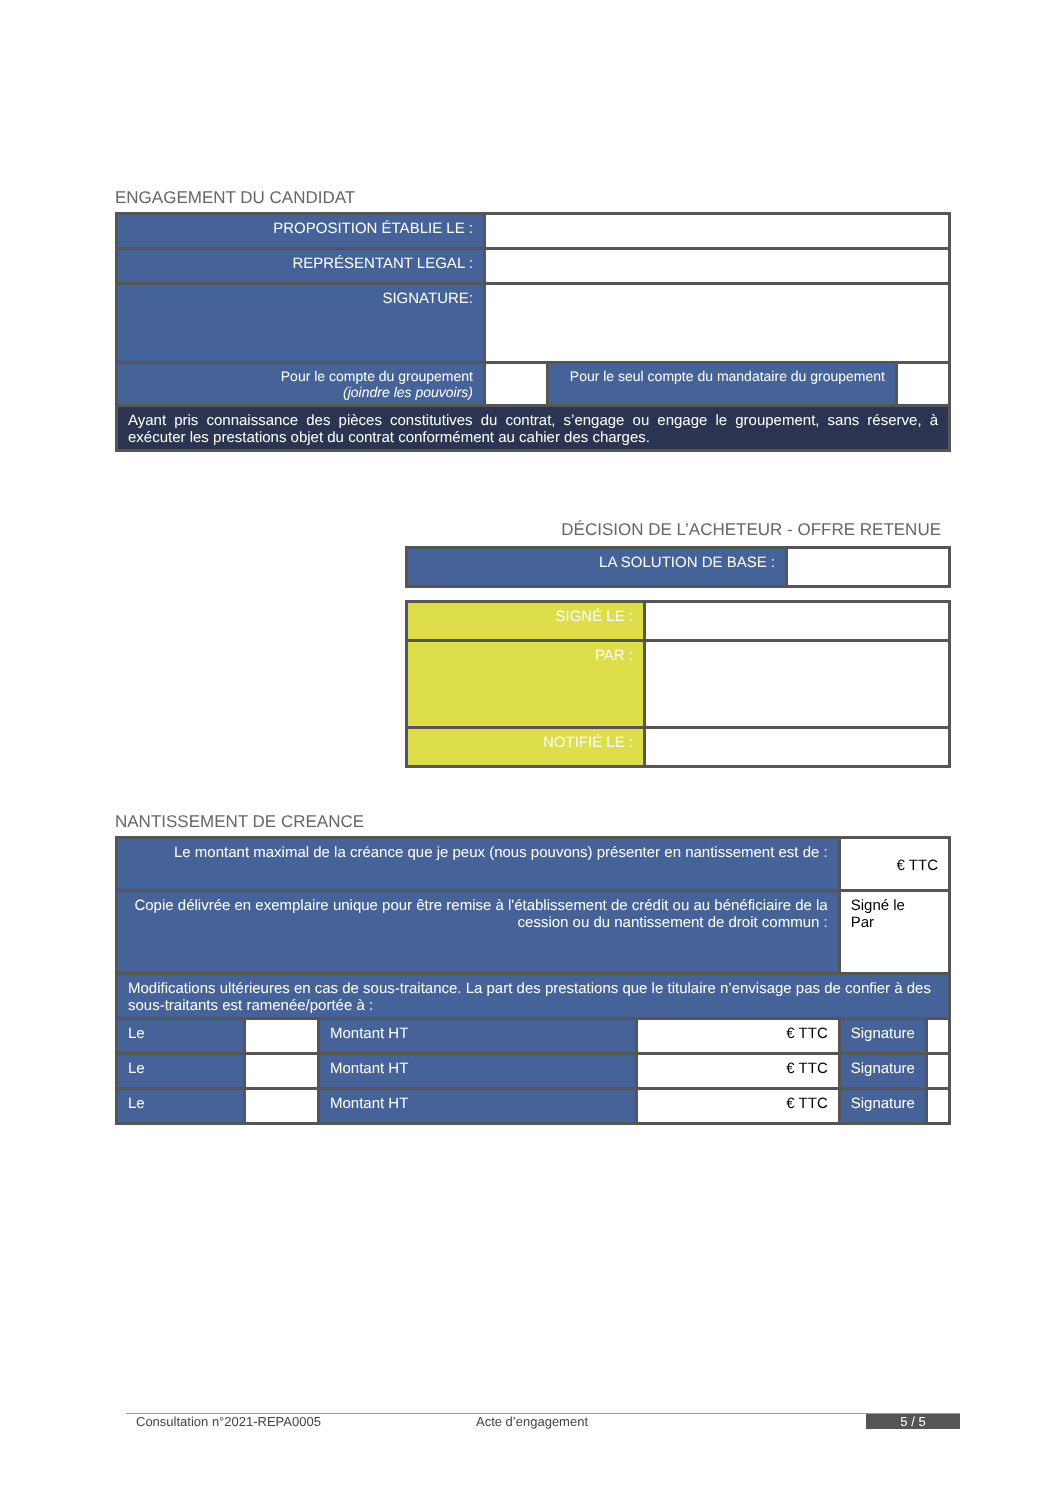ENGAGEMENT DU CANDIDAT
| PROPOSITION ÉTABLIE LE : | | | |
| REPRÉSENTANT LEGAL : | | | |
| SIGNATURE: | | | |
| Pour le compte du groupement (joindre les pouvoirs) | | Pour le seul compte du mandataire du groupement | |
| Ayant pris connaissance des pièces constitutives du contrat, s’engage ou engage le groupement, sans réserve, à exécuter les prestations objet du contrat conformément au cahier des charges. | | | |
DÉCISION DE L’ACHETEUR - OFFRE RETENUE
| LA SOLUTION DE BASE : | |
| SIGNÉ LE : | |
| PAR : | |
| NOTIFIÉ LE : | |
NANTISSEMENT DE CREANCE
| Le montant maximal de la créance que je peux (nous pouvons) présenter en nantissement est de : | | | | € TTC | |
| Copie délivrée en exemplaire unique pour être remise à l'établissement de crédit ou au bénéficiaire de la cession ou du nantissement de droit commun : | | | | Signé le Par | |
| Modifications ultérieures en cas de sous-traitance. La part des prestations que le titulaire n’envisage pas de confier à des sous-traitants est ramenée/portée à : | | | | | |
| Le | | Montant HT | € TTC | Signature | |
| Le | | Montant HT | € TTC | Signature | |
| Le | | Montant HT | € TTC | Signature | |
Consultation n°2021-REPA0005 Acte d’engagement 5 / 5